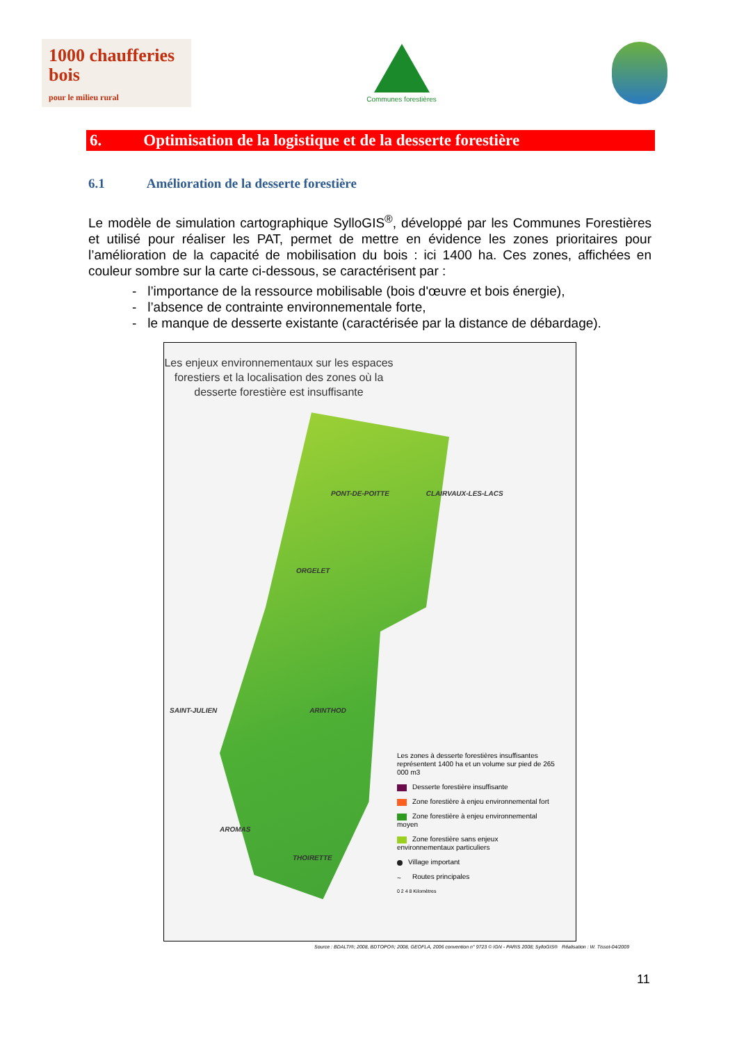1000 chaufferies bois
pour le milieu rural
Communes forestières
6. Optimisation de la logistique et de la desserte forestière
6.1 Amélioration de la desserte forestière
Le modèle de simulation cartographique SylloGIS<sup>®</sup>, développé par les Communes Forestières et utilisé pour réaliser les PAT, permet de mettre en évidence les zones prioritaires pour l’amélioration de la capacité de mobilisation du bois : ici 1400 ha. Ces zones, affichées en couleur sombre sur la carte ci-dessous, se caractérisent par :
- l’importance de la ressource mobilisable (bois d'œuvre et bois énergie),
- l’absence de contrainte environnementale forte,
- le manque de desserte existante (caractérisée par la distance de débardage).
Les enjeux environnementaux sur les espaces forestiers et la localisation des zones où la desserte forestière est insuffisante
PONT-DE-POITTE CLAIRVAUX-LES-LACS
ORGELET
SAINT-JULIEN ARINTHOD
AROMAS
THOIRETTE
Les zones à desserte forestières insuffisantes représentent 1400 ha et un volume sur pied de 265 000 m3
Desserte forestière insuffisante
Zone forestière à enjeu environnemental fort
Zone forestière à enjeu environnemental moyen
Zone forestière sans enjeux environnementaux particuliers
Village important
~ Routes principales
0 2 4 8 Kilomètres
Source : BDALTI®; 2008, BDTOPO®; 2008, GEOFLA, 2006 convention n° 9723 © IGN - PARIS 2008; SylloGIS® Réalisation : W. Tissot-04/2009
11